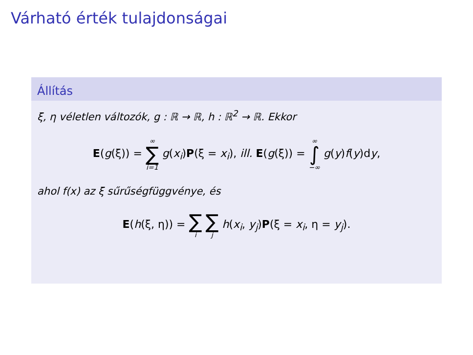Várható érték tulajdonságai
Állítás
ξ, η véletlen változók, g : ℝ → ℝ, h : ℝ<sup>2</sup> → ℝ. Ekkor
E(g(ξ)) = ∞ ∑ i=1 g(x<sub>i</sub>)P(ξ = x<sub>i</sub>), ill. E(g(ξ)) = ∞ ∫ −∞ g(y)f(y)dy,
ahol f(x) az ξ sűrűségfüggvénye, és
E(h(ξ, η)) = ∑ i ∑ j h(x<sub>i</sub>, y<sub>j</sub>)P(ξ = x<sub>i</sub>, η = y<sub>j</sub>).